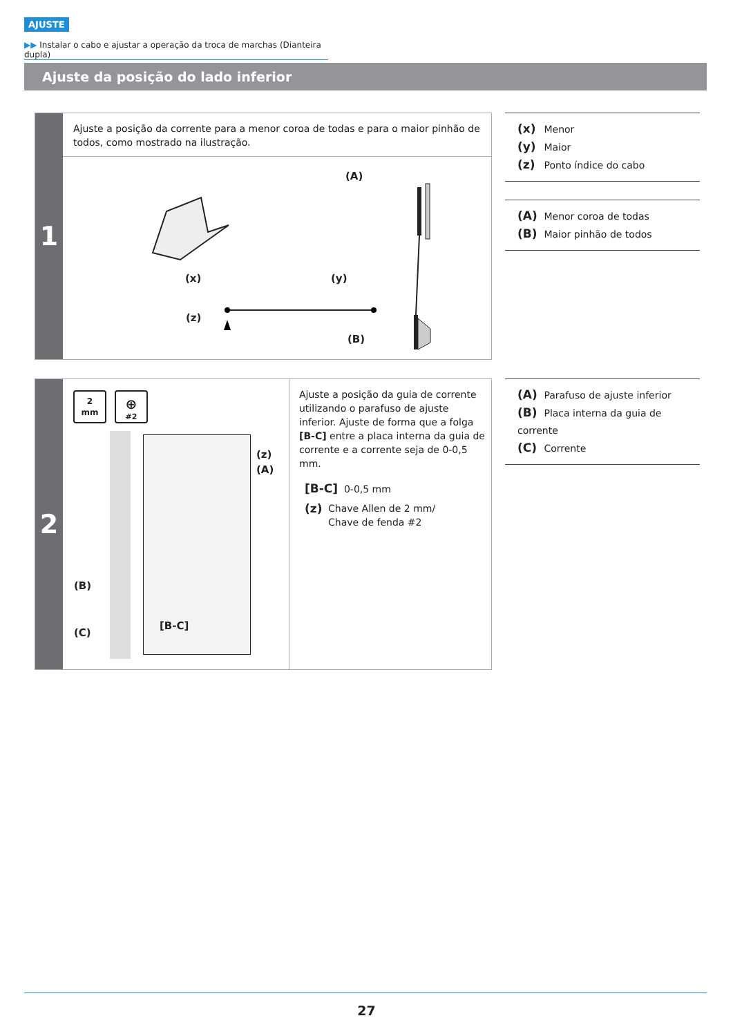AJUSTE
▶▶ Instalar o cabo e ajustar a operação da troca de marchas (Dianteira dupla)
Ajuste da posição do lado inferior
1
Ajuste a posição da corrente para a menor coroa de todas e para o maior pinhão de todos, como mostrado na ilustração.
(A)
(x) (y)
(z)
(B)
(x) Menor
(y) Maior
(z) Ponto índice do cabo
(A) Menor coroa de todas
(B) Maior pinhão de todos
2
2
mm
⊕
#2
(z)
(A)
(B)
(C)
[B-C]
Ajuste a posição da guia de corrente utilizando o parafuso de ajuste inferior. Ajuste de forma que a folga [B-C] entre a placa interna da guia de corrente e a corrente seja de 0-0,5 mm.
[B-C] 0-0,5 mm
(z) Chave Allen de 2 mm/
Chave de fenda #2
(A) Parafuso de ajuste inferior
(B) Placa interna da guia de corrente
(C) Corrente
27